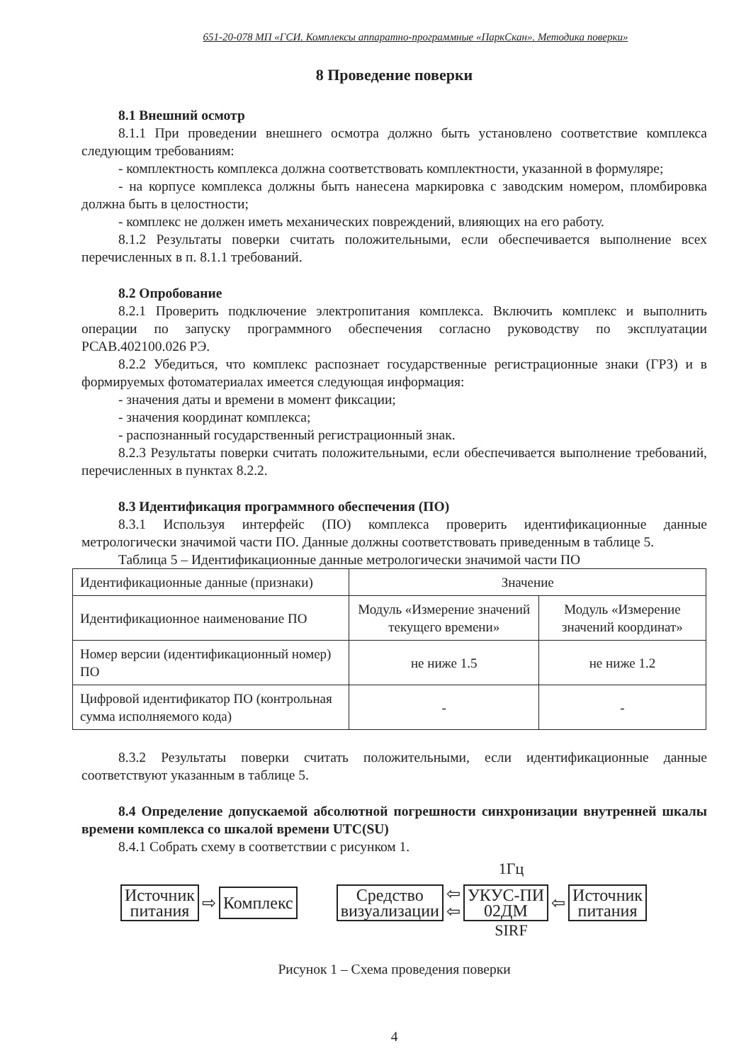651-20-078 МП «ГСИ. Комплексы аппаратно-программные «ПаркСкан». Методика поверки»
8 Проведение поверки
8.1 Внешний осмотр
8.1.1 При проведении внешнего осмотра должно быть установлено соответствие комплекса следующим требованиям:
- комплектность комплекса должна соответствовать комплектности, указанной в формуляре;
- на корпусе комплекса должны быть нанесена маркировка с заводским номером, пломбировка должна быть в целостности;
- комплекс не должен иметь механических повреждений, влияющих на его работу.
8.1.2 Результаты поверки считать положительными, если обеспечивается выполнение всех перечисленных в п. 8.1.1 требований.
8.2 Опробование
8.2.1 Проверить подключение электропитания комплекса. Включить комплекс и выполнить операции по запуску программного обеспечения согласно руководству по эксплуатации РСАВ.402100.026 РЭ.
8.2.2 Убедиться, что комплекс распознает государственные регистрационные знаки (ГРЗ) и в формируемых фотоматериалах имеется следующая информация:
- значения даты и времени в момент фиксации;
- значения координат комплекса;
- распознанный государственный регистрационный знак.
8.2.3 Результаты поверки считать положительными, если обеспечивается выполнение требований, перечисленных в пунктах 8.2.2.
8.3 Идентификация программного обеспечения (ПО)
8.3.1 Используя интерфейс (ПО) комплекса проверить идентификационные данные метрологически значимой части ПО. Данные должны соответствовать приведенным в таблице 5.
Таблица 5 – Идентификационные данные метрологически значимой части ПО
| Идентификационные данные (признаки) | Значение | |
| Идентификационное наименование ПО | Модуль «Измерение значений текущего времени» | Модуль «Измерение значений координат» |
| Номер версии (идентификационный номер) ПО | не ниже 1.5 | не ниже 1.2 |
| Цифровой идентификатор ПО (контрольная сумма исполняемого кода) | - | - |
8.3.2 Результаты поверки считать положительными, если идентификационные данные соответствуют указанным в таблице 5.
8.4 Определение допускаемой абсолютной погрешности синхронизации внутренней шкалы времени комплекса со шкалой времени UTC(SU)
8.4.1 Собрать схему в соответствии с рисунком 1.
1Гц
Источник
питания
⇨
Комплекс
Средство
визуализации
⇦
⇦
УКУС-ПИ
02ДМ
⇦
Источник
питания
SIRF
Рисунок 1 – Схема проведения поверки
4